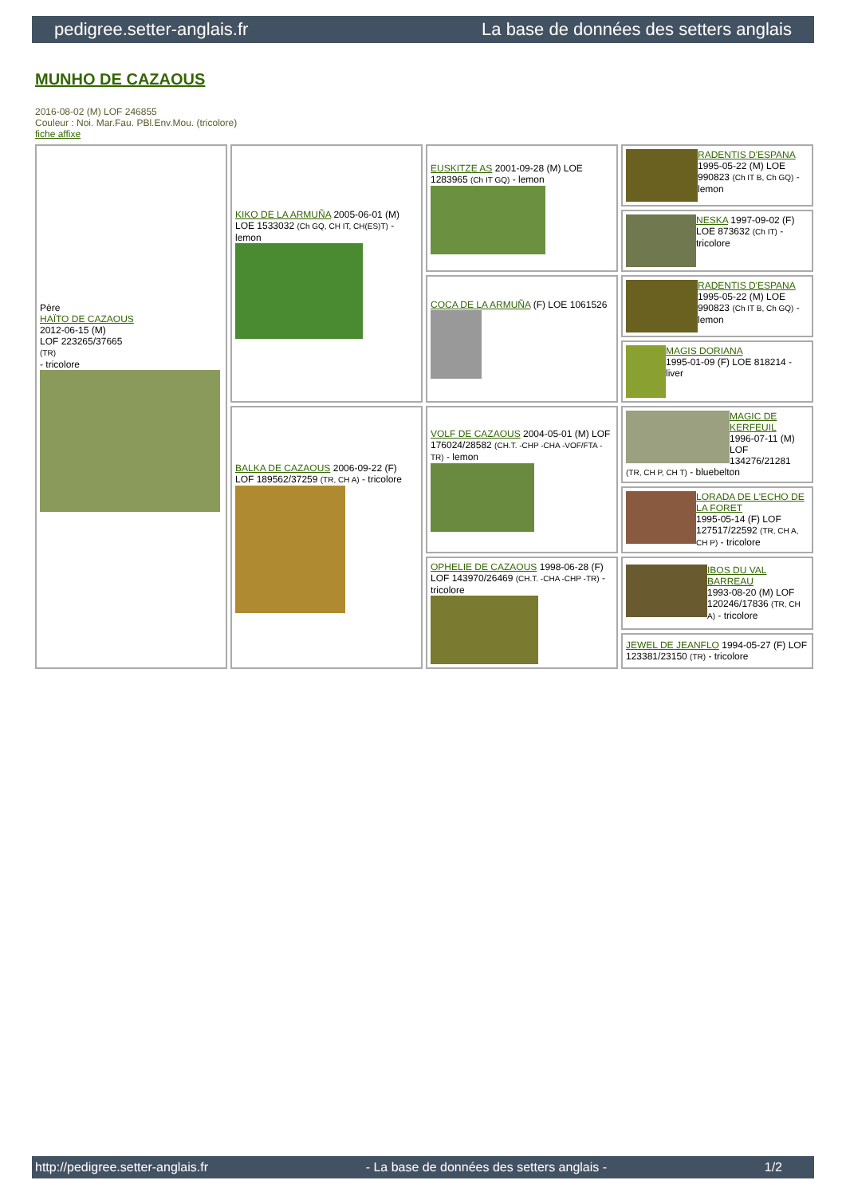pedigree.setter-anglais.fr La base de données des setters anglais
MUNHO DE CAZAOUS
2016-08-02 (M) LOF 246855
Couleur : Noi. Mar.Fau. PBl.Env.Mou. (tricolore)
fiche affixe
| Père HAÏTO DE CAZAOUS 2012-06-15 (M) LOF 223265/37665 (TR) - tricolore | KIKO DE LA ARMUÑA 2005-06-01 (M) LOE 1533032 (Ch GQ, CH IT, CH(ES)T) - lemon | EUSKITZE AS 2001-09-28 (M) LOE 1283965 (Ch IT GQ) - lemon | RADENTIS D'ESPANA 1995-05-22 (M) LOE 990823 (Ch IT B, Ch GQ) - lemon |
| | | | NESKA 1997-09-02 (F) LOE 873632 (Ch IT) - tricolore |
| | | COCA DE LA ARMUÑA (F) LOE 1061526 | RADENTIS D'ESPANA 1995-05-22 (M) LOE 990823 (Ch IT B, Ch GQ) - lemon |
| | | | MAGIS DORIANA 1995-01-09 (F) LOE 818214 - liver |
| | BALKA DE CAZAOUS 2006-09-22 (F) LOF 189562/37259 (TR, CH A) - tricolore | VOLF DE CAZAOUS 2004-05-01 (M) LOF 176024/28582 (CH.T. -CHP -CHA -VOF/FTA -TR) - lemon | MAGIC DE KERFEUIL 1996-07-11 (M) LOF 134276/21281 (TR, CH P, CH T) - bluebelton |
| | | | LORADA DE L'ECHO DE LA FORET 1995-05-14 (F) LOF 127517/22592 (TR, CH A, CH P) - tricolore |
| | | OPHELIE DE CAZAOUS 1998-06-28 (F) LOF 143970/26469 (CH.T. -CHA -CHP -TR) - tricolore | IBOS DU VAL BARREAU 1993-08-20 (M) LOF 120246/17836 (TR, CH A) - tricolore |
| | | | JEWEL DE JEANFLO 1994-05-27 (F) LOF 123381/23150 (TR) - tricolore |
http://pedigree.setter-anglais.fr - La base de données des setters anglais - 1/2